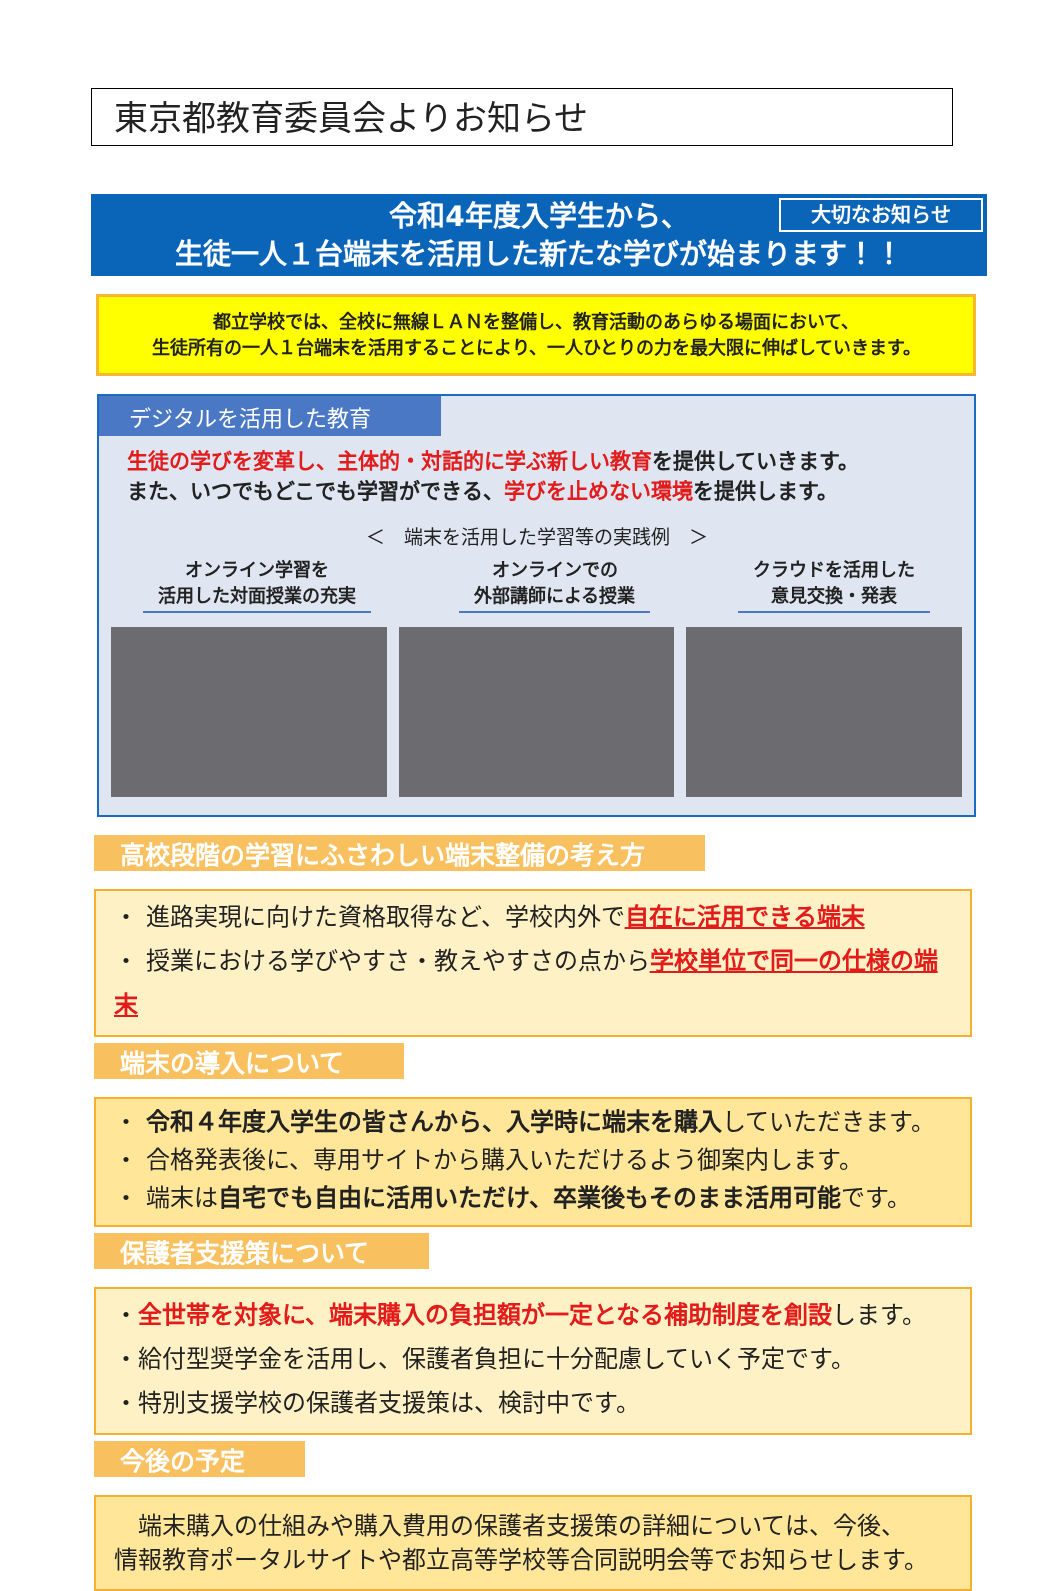東京都教育委員会よりお知らせ
大切なお知らせ 令和4年度入学生から、
生徒一人１台端末を活用した新たな学びが始まります！！
都立学校では、全校に無線ＬＡＮを整備し、教育活動のあらゆる場面において、
生徒所有の一人１台端末を活用することにより、一人ひとりの力を最大限に伸ばしていきます。
デジタルを活用した教育
生徒の学びを変革し、主体的・対話的に学ぶ新しい教育を提供していきます。
また、いつでもどこでも学習ができる、学びを止めない環境を提供します。
＜　端末を活用した学習等の実践例　＞
オンライン学習を
活用した対面授業の充実
オンラインでの
外部講師による授業
クラウドを活用した
意見交換・発表
高校段階の学習にふさわしい端末整備の考え方
・ 進路実現に向けた資格取得など、学校内外で自在に活用できる端末
・ 授業における学びやすさ・教えやすさの点から学校単位で同一の仕様の端末
端末の導入について
・ 令和４年度入学生の皆さんから、入学時に端末を購入していただきます。
・ 合格発表後に、専用サイトから購入いただけるよう御案内します。
・ 端末は自宅でも自由に活用いただけ、卒業後もそのまま活用可能です。
保護者支援策について
・全世帯を対象に、端末購入の負担額が一定となる補助制度を創設します。
・給付型奨学金を活用し、保護者負担に十分配慮していく予定です。
・特別支援学校の保護者支援策は、検討中です。
今後の予定
　端末購入の仕組みや購入費用の保護者支援策の詳細については、今後、
情報教育ポータルサイトや都立高等学校等合同説明会等でお知らせします。